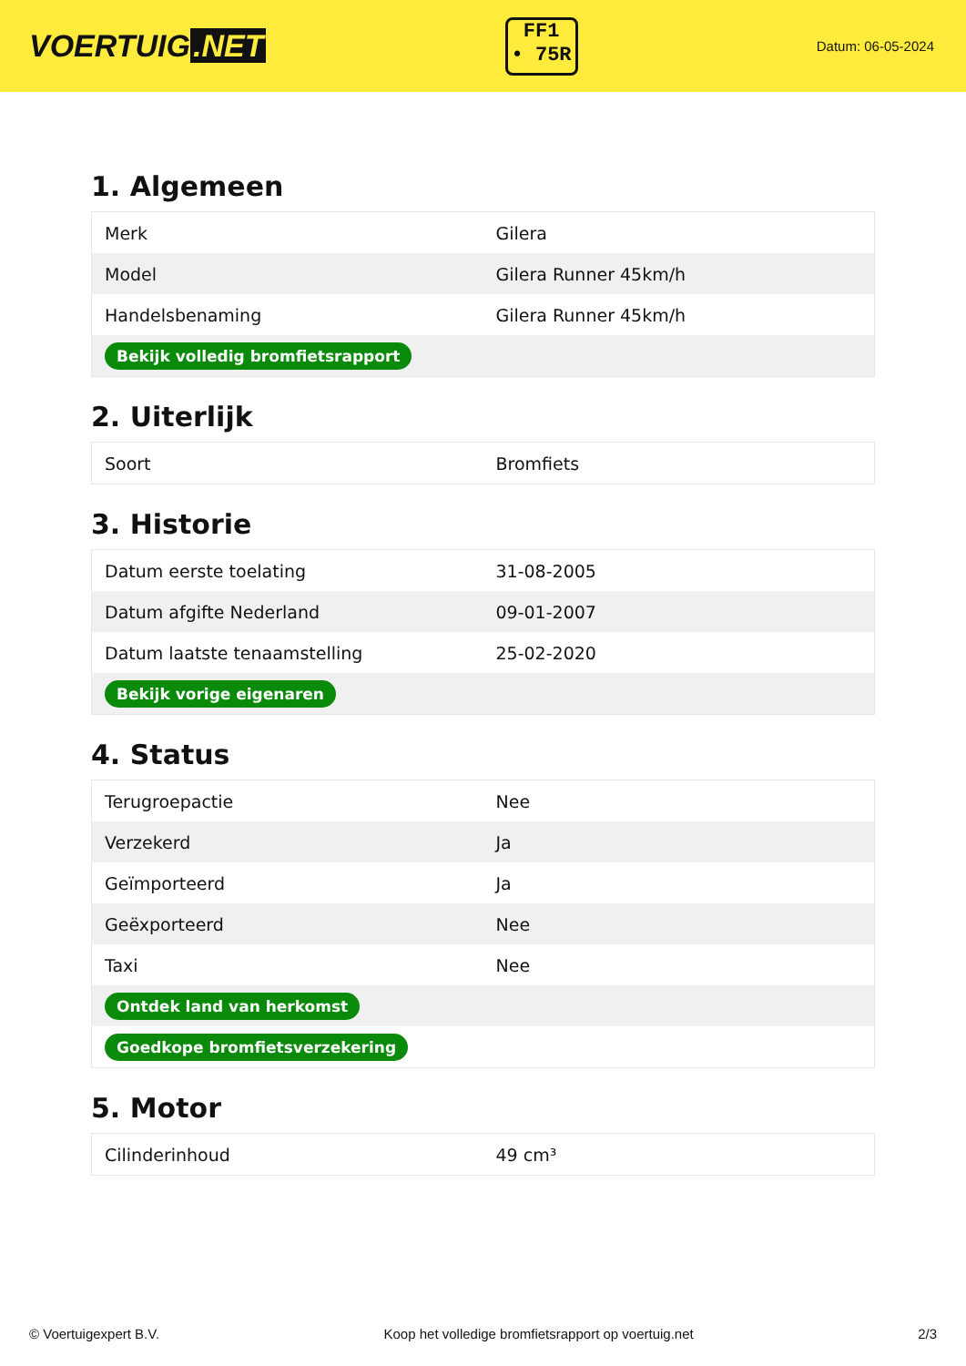VOERTUIG.NET
FF1
• 75R
Datum: 06-05-2024
1. Algemeen
| Merk | Gilera |
| Model | Gilera Runner 45km/h |
| Handelsbenaming | Gilera Runner 45km/h |
| Bekijk volledig bromfietsrapport | |
2. Uiterlijk
| Soort | Bromfiets |
3. Historie
| Datum eerste toelating | 31-08-2005 |
| Datum afgifte Nederland | 09-01-2007 |
| Datum laatste tenaamstelling | 25-02-2020 |
| Bekijk vorige eigenaren | |
4. Status
| Terugroepactie | Nee |
| Verzekerd | Ja |
| Geïmporteerd | Ja |
| Geëxporteerd | Nee |
| Taxi | Nee |
| Ontdek land van herkomst | |
| Goedkope bromfietsverzekering | |
5. Motor
| Cilinderinhoud | 49 cm³ |
© Voertuigexpert B.V. Koop het volledige bromfietsrapport op voertuig.net 2/3